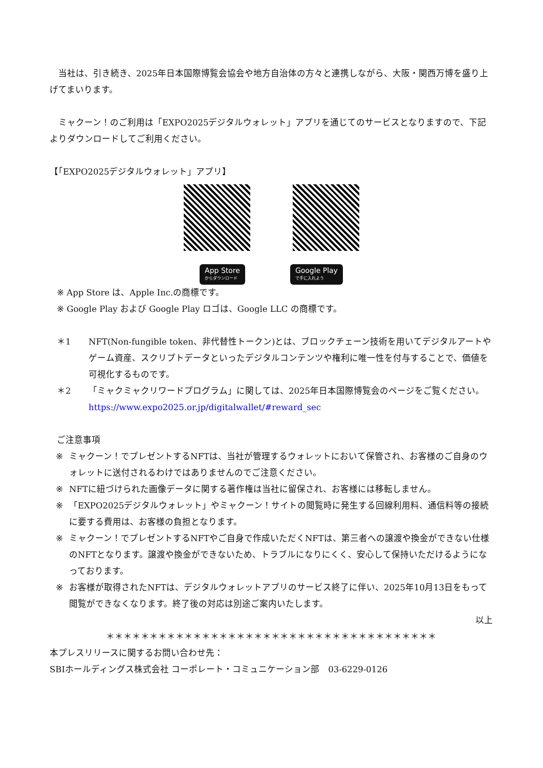当社は、引き続き、2025年日本国際博覧会協会や地方自治体の方々と連携しながら、大阪・関西万博を盛り上げてまいります。
　ミャクーン！のご利用は「EXPO2025デジタルウォレット」アプリを通じてのサービスとなりますので、下記よりダウンロードしてご利用ください。
【「EXPO2025デジタルウォレット」アプリ】
App Store
からダウンロード
Google Play
で手に入れよう
※ App Store は、Apple Inc.の商標です。
※ Google Play および Google Play ロゴは、Google LLC の商標です。
＊1 NFT(Non-fungible token、非代替性トークン)とは、ブロックチェーン技術を用いてデジタルアートやゲーム資産、スクリプトデータといったデジタルコンテンツや権利に唯一性を付与することで、価値を可視化するものです。
＊2 「ミャクミャクリワードプログラム」に関しては、2025年日本国際博覧会のページをご覧ください。
https://www.expo2025.or.jp/digitalwallet/#reward_sec
ご注意事項
※ ミャクーン！でプレゼントするNFTは、当社が管理するウォレットにおいて保管され、お客様のご自身のウォレットに送付されるわけではありませんのでご注意ください。
※ NFTに紐づけられた画像データに関する著作権は当社に留保され、お客様には移転しません。
※ 「EXPO2025デジタルウォレット」やミャクーン！サイトの閲覧時に発生する回線利用料、通信料等の接続に要する費用は、お客様の負担となります。
※ ミャクーン！でプレゼントするNFTやご自身で作成いただくNFTは、第三者への譲渡や換金ができない仕様のNFTとなります。譲渡や換金ができないため、トラブルになりにくく、安心して保持いただけるようになっております。
※ お客様が取得されたNFTは、デジタルウォレットアプリのサービス終了に伴い、2025年10月13日をもって閲覧ができなくなります。終了後の対応は別途ご案内いたします。
以上
＊＊＊＊＊＊＊＊＊＊＊＊＊＊＊＊＊＊＊＊＊＊＊＊＊＊＊＊＊＊＊＊＊＊＊＊＊＊
本プレスリリースに関するお問い合わせ先：
SBIホールディングス株式会社 コーポレート・コミュニケーション部　03-6229-0126